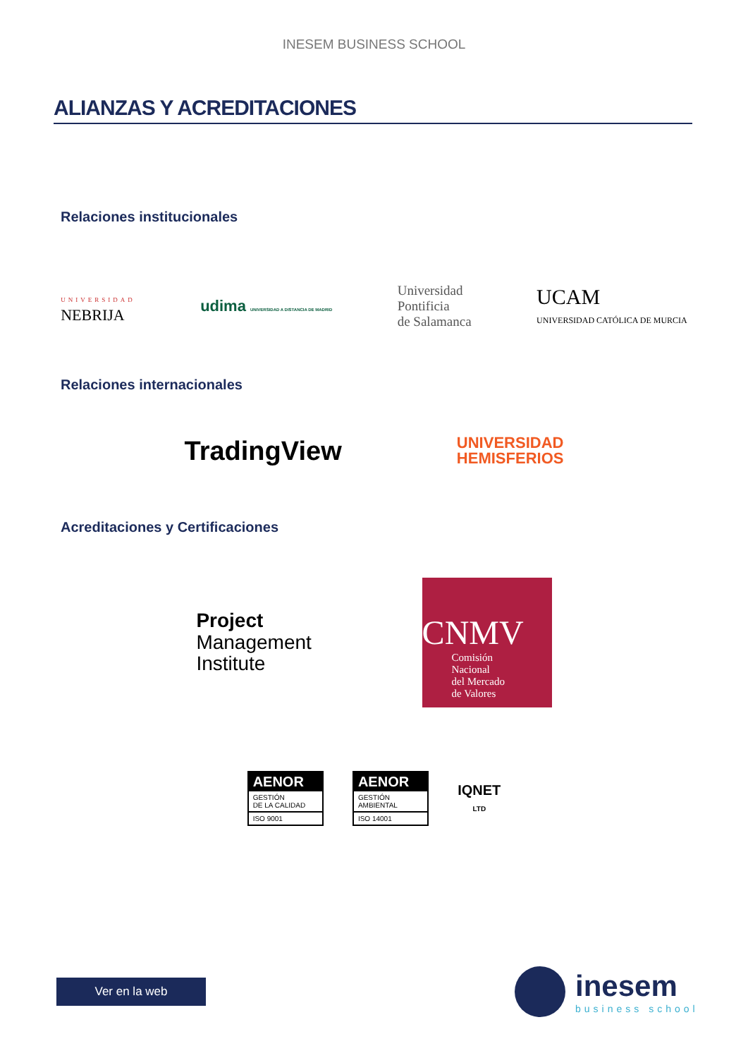INESEM BUSINESS SCHOOL
ALIANZAS Y ACREDITACIONES
Relaciones institucionales
UNIVERSIDAD
NEBRIJA
udima UNIVERSIDAD A DISTANCIA DE MADRID
Universidad
Pontificia
de Salamanca
UCAM
UNIVERSIDAD CATÓLICA DE MURCIA
Relaciones internacionales
TradingView
UNIVERSIDAD
HEMISFERIOS
Acreditaciones y Certificaciones
Project
Management
Institute
CNMV
Comisión
Nacional
del Mercado
de Valores
AENOR
GESTIÓN
DE LA CALIDAD
ISO 9001
AENOR
GESTIÓN
AMBIENTAL
ISO 14001
IQNET
LTD
Ver en la web
inesem
business school